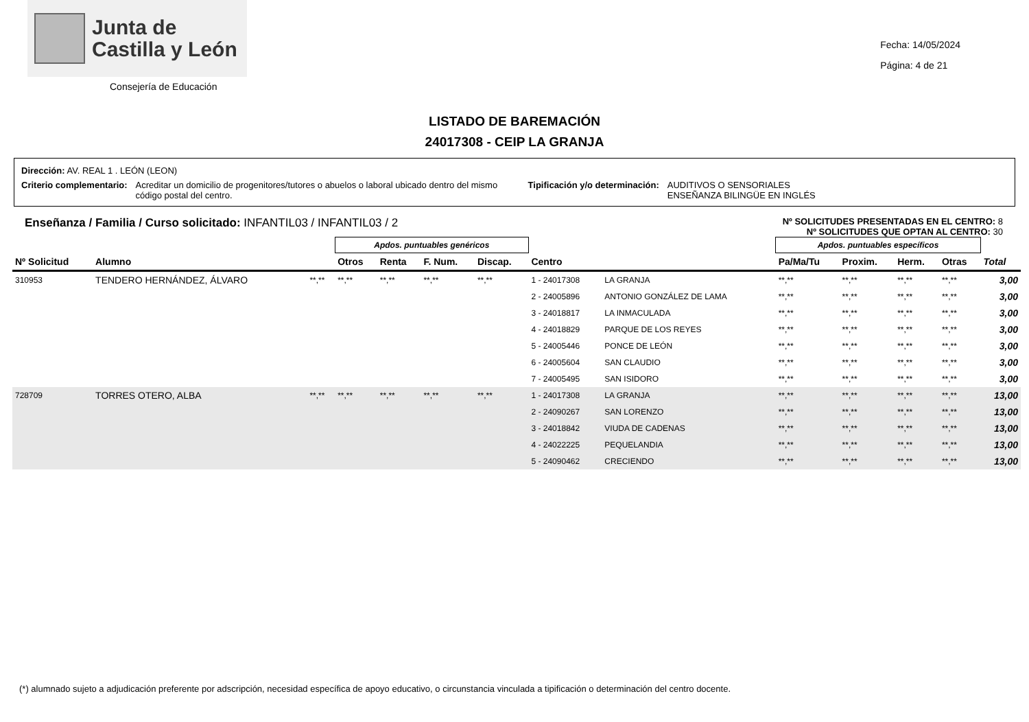Junta de
Castilla y León
Consejería de Educación
Fecha: 14/05/2024
Página: 4 de 21
LISTADO DE BAREMACIÓN
24017308 - CEIP LA GRANJA
Dirección: AV. REAL 1 . LEÓN (LEON)
Criterio complementario: Acreditar un domicilio de progenitores/tutores o abuelos o laboral ubicado dentro del mismo código postal del centro. Tipificación y/o determinación: AUDITIVOS O SENSORIALES
ENSEÑANZA BILINGÜE EN INGLÉS
Enseñanza / Familia / Curso solicitado: INFANTIL03 / INFANTIL03 / 2 Nº SOLICITUDES PRESENTADAS EN EL CENTRO: 8
Nº SOLICITUDES QUE OPTAN AL CENTRO: 30
| | | | Apdos. puntuables genéricos | | | | | | Apdos. puntuables específicos | | | | |
| --- | --- | --- | --- | --- | --- | --- | --- | --- | --- | --- | --- | --- | --- |
| Nº Solicitud | Alumno | | Otros | Renta | F. Num. | Discap. | Centro | | Pa/Ma/Tu | Proxim. | Herm. | Otras | Total |
| 310953 | TENDERO HERNÁNDEZ, ÁLVARO | **,** | **,** | **,** | **,** | **,** | 1 - 24017308 | LA GRANJA | **,** | **,** | **,** | **,** | 3,00 |
| | | | | | | | 2 - 24005896 | ANTONIO GONZÁLEZ DE LAMA | **,** | **,** | **,** | **,** | 3,00 |
| | | | | | | | 3 - 24018817 | LA INMACULADA | **,** | **,** | **,** | **,** | 3,00 |
| | | | | | | | 4 - 24018829 | PARQUE DE LOS REYES | **,** | **,** | **,** | **,** | 3,00 |
| | | | | | | | 5 - 24005446 | PONCE DE LEÓN | **,** | **,** | **,** | **,** | 3,00 |
| | | | | | | | 6 - 24005604 | SAN CLAUDIO | **,** | **,** | **,** | **,** | 3,00 |
| | | | | | | | 7 - 24005495 | SAN ISIDORO | **,** | **,** | **,** | **,** | 3,00 |
| 728709 | TORRES OTERO, ALBA | **,** | **,** | **,** | **,** | **,** | 1 - 24017308 | LA GRANJA | **,** | **,** | **,** | **,** | 13,00 |
| | | | | | | | 2 - 24090267 | SAN LORENZO | **,** | **,** | **,** | **,** | 13,00 |
| | | | | | | | 3 - 24018842 | VIUDA DE CADENAS | **,** | **,** | **,** | **,** | 13,00 |
| | | | | | | | 4 - 24022225 | PEQUELANDIA | **,** | **,** | **,** | **,** | 13,00 |
| | | | | | | | 5 - 24090462 | CRECIENDO | **,** | **,** | **,** | **,** | 13,00 |
(*) alumnado sujeto a adjudicación preferente por adscripción, necesidad específica de apoyo educativo, o circunstancia vinculada a tipificación o determinación del centro docente.